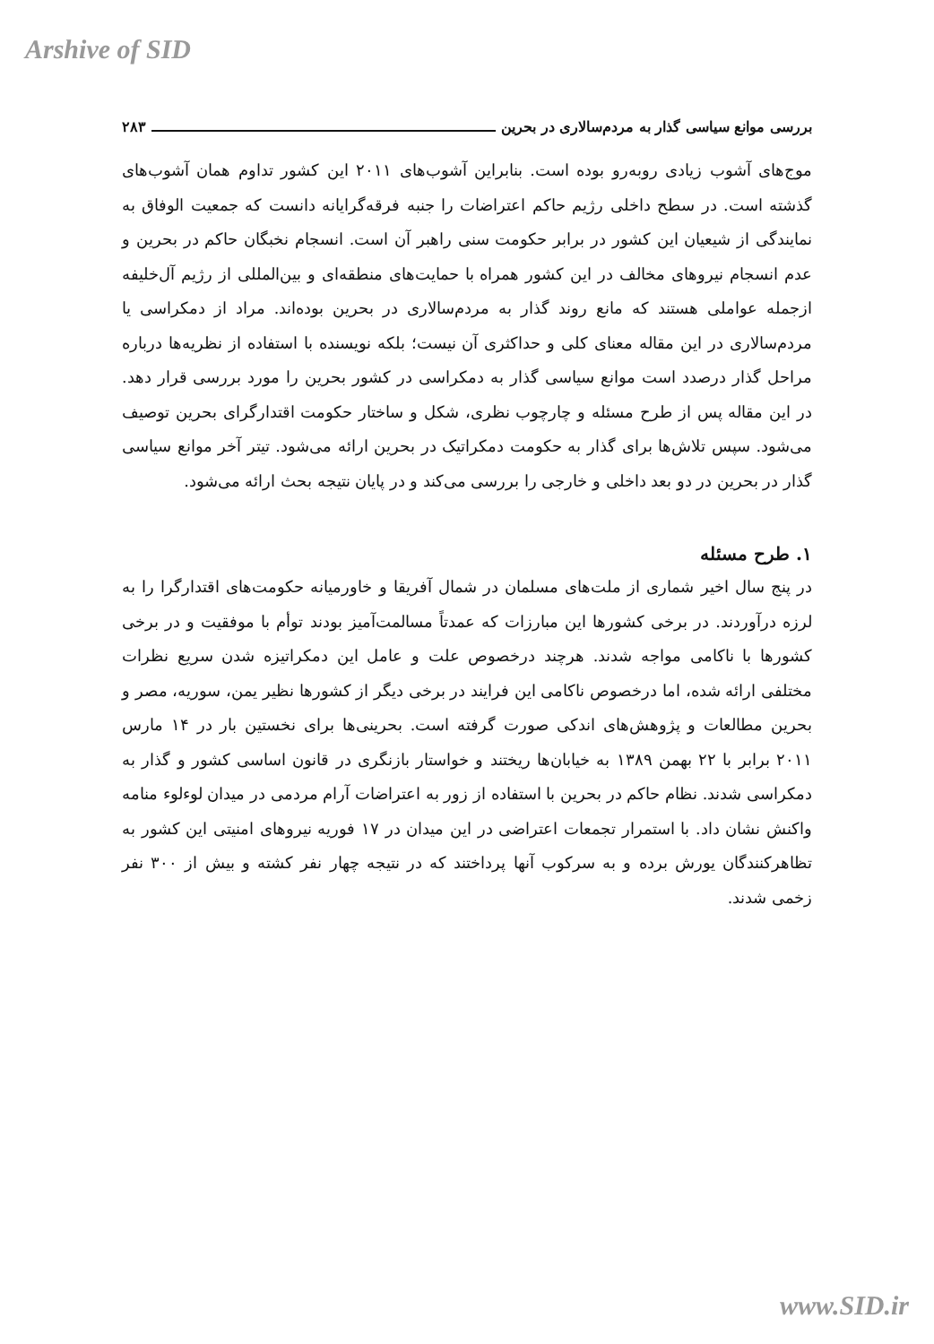Arshive of SID
بررسی موانع سیاسی گذار به مردم‌سالاری در بحرین ۲۸۳
موج‌های آشوب زیادی روبه‌رو بوده است. بنابراین آشوب‌های ۲۰۱۱ این کشور تداوم همان آشوب‌های گذشته است. در سطح داخلی رژیم حاکم اعتراضات را جنبه فرقه‌گرایانه دانست که جمعیت الوفاق به نمایندگی از شیعیان این کشور در برابر حکومت سنی راهبر آن است. انسجام نخبگان حاکم در بحرین و عدم انسجام نیروهای مخالف در این کشور همراه با حمایت‌های منطقه‌ای و بین‌المللی از رژیم آل‌خلیفه ازجمله عواملی هستند که مانع روند گذار به مردم‌سالاری در بحرین بوده‌اند. مراد از دمکراسی یا مردم‌سالاری در این مقاله معنای کلی و حداکثری آن نیست؛ بلکه نویسنده با استفاده از نظریه‌ها درباره مراحل گذار درصدد است موانع سیاسی گذار به دمکراسی در کشور بحرین را مورد بررسی قرار دهد. در این مقاله پس از طرح مسئله و چارچوب نظری، شکل و ساختار حکومت اقتدارگرای بحرین توصیف می‌شود. سپس تلاش‌ها برای گذار به حکومت دمکراتیک در بحرین ارائه می‌شود. تیتر آخر موانع سیاسی گذار در بحرین در دو بعد داخلی و خارجی را بررسی می‌کند و در پایان نتیجه بحث ارائه می‌شود.
۱. طرح مسئله
در پنج سال اخیر شماری از ملت‌های مسلمان در شمال آفریقا و خاورمیانه حکومت‌های اقتدارگرا را به لرزه درآوردند. در برخی کشورها این مبارزات که عمدتاً مسالمت‌آمیز بودند توأم با موفقیت و در برخی کشورها با ناکامی مواجه شدند. هرچند درخصوص علت و عامل این دمکراتیزه شدن سریع نظرات مختلفی ارائه شده، اما درخصوص ناکامی این فرایند در برخی دیگر از کشورها نظیر یمن، سوریه، مصر و بحرین مطالعات و پژوهش‌های اندکی صورت گرفته است. بحرینی‌ها برای نخستین بار در ۱۴ مارس ۲۰۱۱ برابر با ۲۲ بهمن ۱۳۸۹ به خیابان‌ها ریختند و خواستار بازنگری در قانون اساسی کشور و گذار به دمکراسی شدند. نظام حاکم در بحرین با استفاده از زور به اعتراضات آرام مردمی در میدان لوءلوء منامه واکنش نشان داد. با استمرار تجمعات اعتراضی در این میدان در ۱۷ فوریه نیروهای امنیتی این کشور به تظاهرکنندگان یورش برده و به سرکوب آنها پرداختند که در نتیجه چهار نفر کشته و بیش از ۳۰۰ نفر زخمی شدند.
www.SID.ir